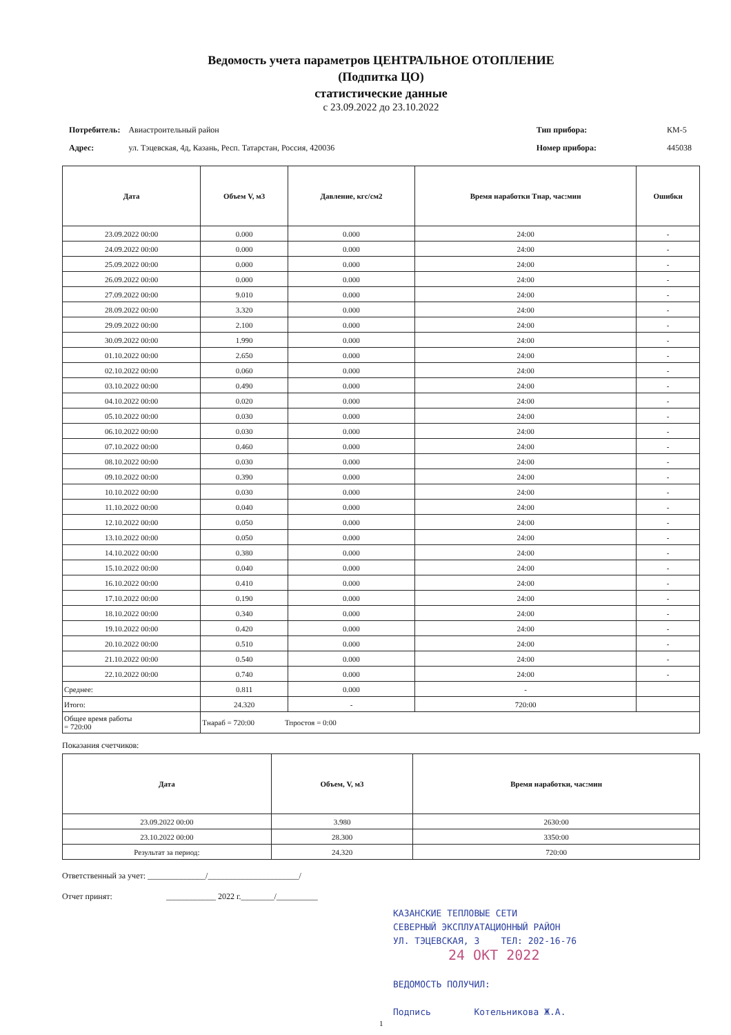Ведомость учета параметров ЦЕНТРАЛЬНОЕ ОТОПЛЕНИЕ
(Подпитка ЦО)
статистические данные
с 23.09.2022 до 23.10.2022
| Потребитель: | Авиастроительный район |
| Адрес: | ул. Тэцевская, 4д, Казань, Респ. Татарстан, Россия, 420036 |
| Тип прибора: | КМ-5 |
| Номер прибора: | 445038 |
| Дата | Объем V, м3 | Давление, кгс/см2 | Время наработки Тнар, час:мин | Ошибки |
| --- | --- | --- | --- | --- |
| 23.09.2022 00:00 | 0.000 | 0.000 | 24:00 | - |
| 24.09.2022 00:00 | 0.000 | 0.000 | 24:00 | - |
| 25.09.2022 00:00 | 0.000 | 0.000 | 24:00 | - |
| 26.09.2022 00:00 | 0.000 | 0.000 | 24:00 | - |
| 27.09.2022 00:00 | 9.010 | 0.000 | 24:00 | - |
| 28.09.2022 00:00 | 3.320 | 0.000 | 24:00 | - |
| 29.09.2022 00:00 | 2.100 | 0.000 | 24:00 | - |
| 30.09.2022 00:00 | 1.990 | 0.000 | 24:00 | - |
| 01.10.2022 00:00 | 2.650 | 0.000 | 24:00 | - |
| 02.10.2022 00:00 | 0.060 | 0.000 | 24:00 | - |
| 03.10.2022 00:00 | 0.490 | 0.000 | 24:00 | - |
| 04.10.2022 00:00 | 0.020 | 0.000 | 24:00 | - |
| 05.10.2022 00:00 | 0.030 | 0.000 | 24:00 | - |
| 06.10.2022 00:00 | 0.030 | 0.000 | 24:00 | - |
| 07.10.2022 00:00 | 0.460 | 0.000 | 24:00 | - |
| 08.10.2022 00:00 | 0.030 | 0.000 | 24:00 | - |
| 09.10.2022 00:00 | 0.390 | 0.000 | 24:00 | - |
| 10.10.2022 00:00 | 0.030 | 0.000 | 24:00 | - |
| 11.10.2022 00:00 | 0.040 | 0.000 | 24:00 | - |
| 12.10.2022 00:00 | 0.050 | 0.000 | 24:00 | - |
| 13.10.2022 00:00 | 0.050 | 0.000 | 24:00 | - |
| 14.10.2022 00:00 | 0.380 | 0.000 | 24:00 | - |
| 15.10.2022 00:00 | 0.040 | 0.000 | 24:00 | - |
| 16.10.2022 00:00 | 0.410 | 0.000 | 24:00 | - |
| 17.10.2022 00:00 | 0.190 | 0.000 | 24:00 | - |
| 18.10.2022 00:00 | 0.340 | 0.000 | 24:00 | - |
| 19.10.2022 00:00 | 0.420 | 0.000 | 24:00 | - |
| 20.10.2022 00:00 | 0.510 | 0.000 | 24:00 | - |
| 21.10.2022 00:00 | 0.540 | 0.000 | 24:00 | - |
| 22.10.2022 00:00 | 0.740 | 0.000 | 24:00 | - |
| Среднее: | 0.811 | 0.000 | - | |
| Итого: | 24.320 | - | 720:00 | |
| Общее время работы = 720:00 | Тнараб = 720:00 Тпростоя = 0:00 | | | |
Показания счетчиков:
| Дата | Объем, V, м3 | Время наработки, час:мин |
| --- | --- | --- |
| 23.09.2022 00:00 | 3.980 | 2630:00 |
| 23.10.2022 00:00 | 28.300 | 3350:00 |
| Результат за период: | 24.320 | 720:00 |
Ответственный за учет: ______________/______________________/
Отчет принят: ____________ 2022 г.________/__________
КАЗАНСКИЕ ТЕПЛОВЫЕ СЕТИ
СЕВЕРНЫЙ ЭКСПЛУАТАЦИОННЫЙ РАЙОН
УЛ. ТЭЦЕВСКАЯ, 3 ТЕЛ: 202-16-76
24 ОКТ 2022
ВЕДОМОСТЬ ПОЛУЧИЛ:
Подпись Котельникова Ж.А.
1